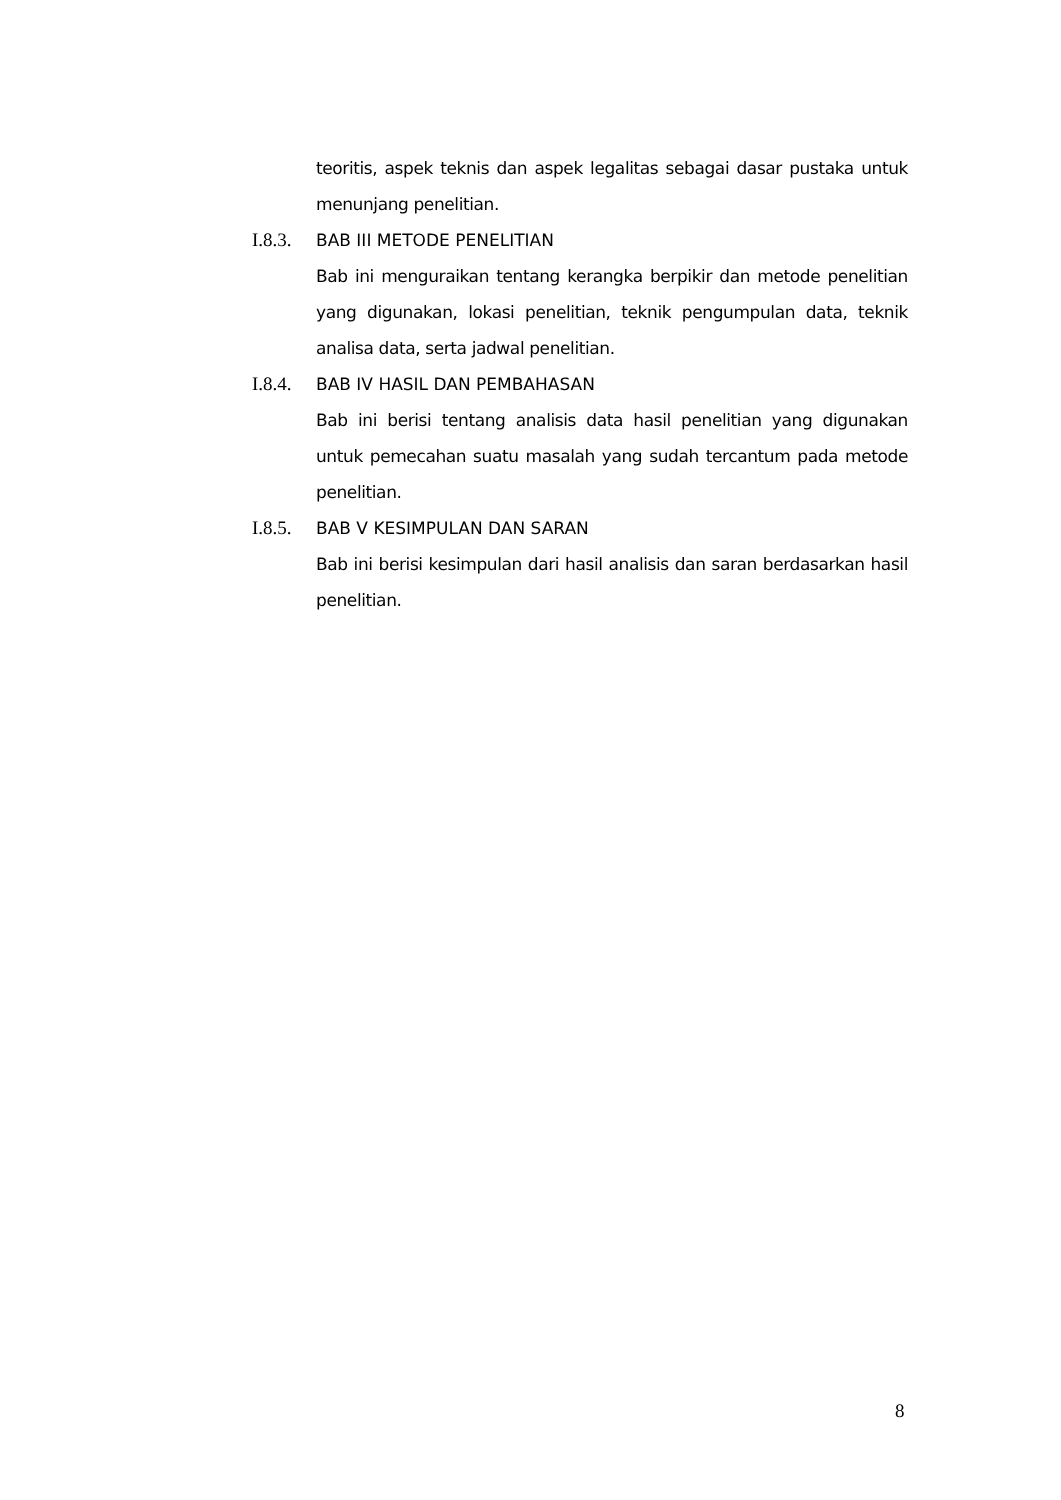teoritis, aspek teknis dan aspek legalitas sebagai dasar pustaka untuk menunjang penelitian.
I.8.3. BAB III METODE PENELITIAN
Bab ini menguraikan tentang kerangka berpikir dan metode penelitian yang digunakan, lokasi penelitian, teknik pengumpulan data, teknik analisa data, serta jadwal penelitian.
I.8.4. BAB IV HASIL DAN PEMBAHASAN
Bab ini berisi tentang analisis data hasil penelitian yang digunakan untuk pemecahan suatu masalah yang sudah tercantum pada metode penelitian.
I.8.5. BAB V KESIMPULAN DAN SARAN
Bab ini berisi kesimpulan dari hasil analisis dan saran berdasarkan hasil penelitian.
8